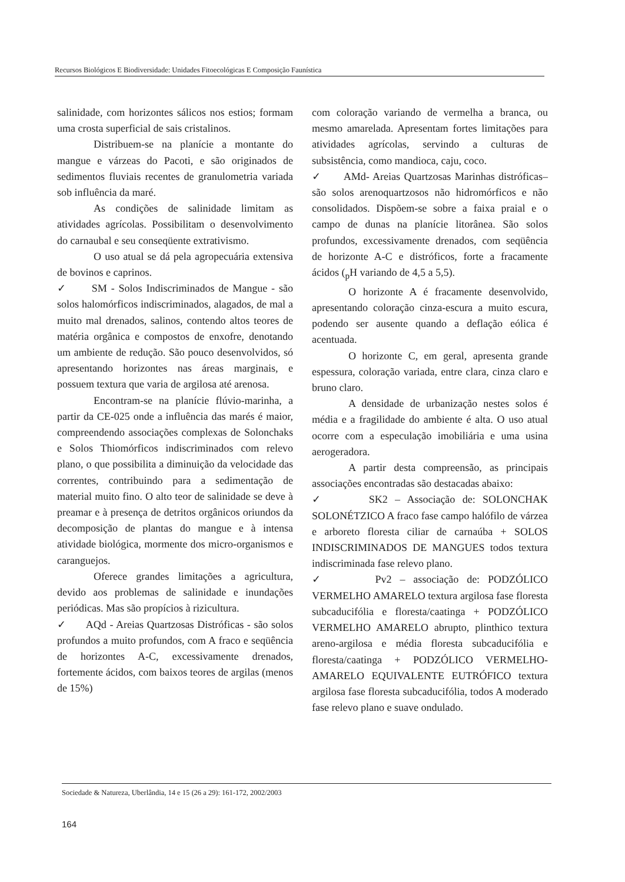Recursos Biológicos E Biodiversidade: Unidades Fitoecológicas E Composição Faunística
salinidade, com horizontes sálicos nos estios; formam uma crosta superficial de sais cristalinos.
Distribuem-se na planície a montante do mangue e várzeas do Pacoti, e são originados de sedimentos fluviais recentes de granulometria variada sob influência da maré.
As condições de salinidade limitam as atividades agrícolas. Possibilitam o desenvolvimento do carnaubal e seu conseqüente extrativismo.
O uso atual se dá pela agropecuária extensiva de bovinos e caprinos.
✓ SM - Solos Indiscriminados de Mangue - são solos halomórficos indiscriminados, alagados, de mal a muito mal drenados, salinos, contendo altos teores de matéria orgânica e compostos de enxofre, denotando um ambiente de redução. São pouco desenvolvidos, só apresentando horizontes nas áreas marginais, e possuem textura que varia de argilosa até arenosa.
Encontram-se na planície flúvio-marinha, a partir da CE-025 onde a influência das marés é maior, compreendendo associações complexas de Solonchaks e Solos Thiomórficos indiscriminados com relevo plano, o que possibilita a diminuição da velocidade das correntes, contribuindo para a sedimentação de material muito fino. O alto teor de salinidade se deve à preamar e à presença de detritos orgânicos oriundos da decomposição de plantas do mangue e à intensa atividade biológica, mormente dos micro-organismos e caranguejos.
Oferece grandes limitações a agricultura, devido aos problemas de salinidade e inundações periódicas. Mas são propícios à rizicultura.
✓ AQd - Areias Quartzosas Distróficas - são solos profundos a muito profundos, com A fraco e seqüência de horizontes A-C, excessivamente drenados, fortemente ácidos, com baixos teores de argilas (menos de 15%)
com coloração variando de vermelha a branca, ou mesmo amarelada. Apresentam fortes limitações para atividades agrícolas, servindo a culturas de subsistência, como mandioca, caju, coco.
✓ AMd- Areias Quartzosas Marinhas distróficas– são solos arenoquartzosos não hidromórficos e não consolidados. Dispõem-se sobre a faixa praial e o campo de dunas na planície litorânea. São solos profundos, excessivamente drenados, com seqüência de horizonte A-C e distróficos, forte a fracamente ácidos (<sub>p</sub>H variando de 4,5 a 5,5).
O horizonte A é fracamente desenvolvido, apresentando coloração cinza-escura a muito escura, podendo ser ausente quando a deflação eólica é acentuada.
O horizonte C, em geral, apresenta grande espessura, coloração variada, entre clara, cinza claro e bruno claro.
A densidade de urbanização nestes solos é média e a fragilidade do ambiente é alta. O uso atual ocorre com a especulação imobiliária e uma usina aerogeradora.
A partir desta compreensão, as principais associações encontradas são destacadas abaixo:
✓ SK2 – Associação de: SOLONCHAK SOLONÉTZICO A fraco fase campo halófilo de várzea e arboreto floresta ciliar de carnaúba + SOLOS INDISCRIMINADOS DE MANGUES todos textura indiscriminada fase relevo plano.
✓ Pv2 – associação de: PODZÓLICO VERMELHO AMARELO textura argilosa fase floresta subcaducifólia e floresta/caatinga + PODZÓLICO VERMELHO AMARELO abrupto, plinthico textura areno-argilosa e média floresta subcaducifólia e floresta/caatinga + PODZÓLICO VERMELHO-AMARELO EQUIVALENTE EUTRÓFICO textura argilosa fase floresta subcaducifólia, todos A moderado fase relevo plano e suave ondulado.
Sociedade & Natureza, Uberlândia, 14 e 15 (26 a 29): 161-172, 2002/2003
164